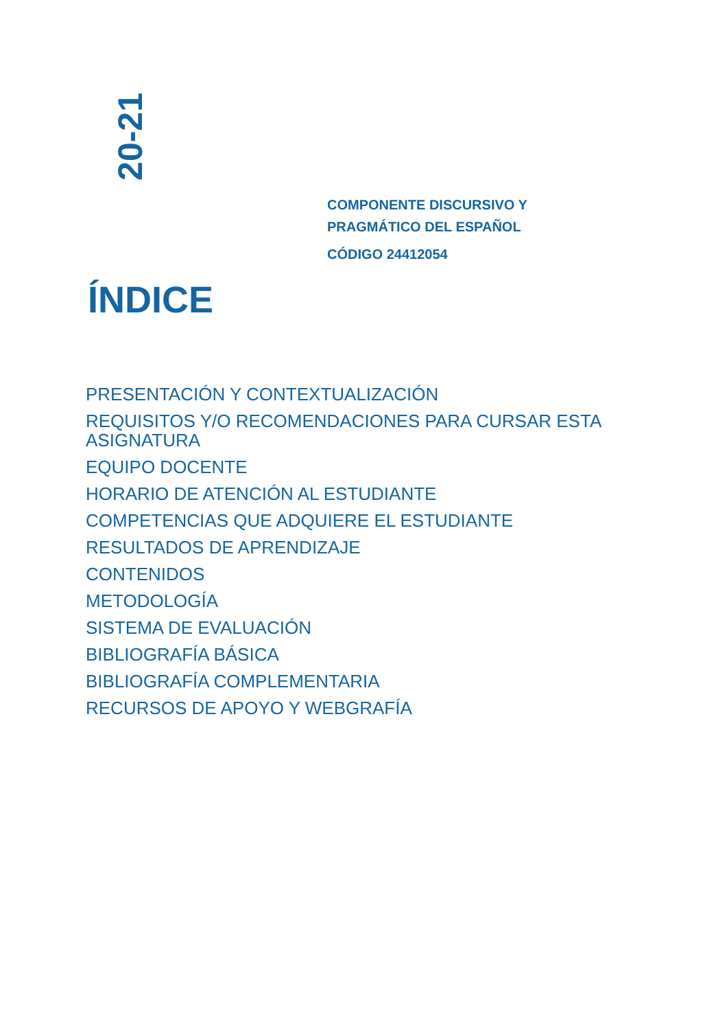20-21
COMPONENTE DISCURSIVO Y
PRAGMÁTICO DEL ESPAÑOL
CÓDIGO 24412054
ÍNDICE
PRESENTACIÓN Y CONTEXTUALIZACIÓN
REQUISITOS Y/O RECOMENDACIONES PARA CURSAR ESTA ASIGNATURA
EQUIPO DOCENTE
HORARIO DE ATENCIÓN AL ESTUDIANTE
COMPETENCIAS QUE ADQUIERE EL ESTUDIANTE
RESULTADOS DE APRENDIZAJE
CONTENIDOS
METODOLOGÍA
SISTEMA DE EVALUACIÓN
BIBLIOGRAFÍA BÁSICA
BIBLIOGRAFÍA COMPLEMENTARIA
RECURSOS DE APOYO Y WEBGRAFÍA